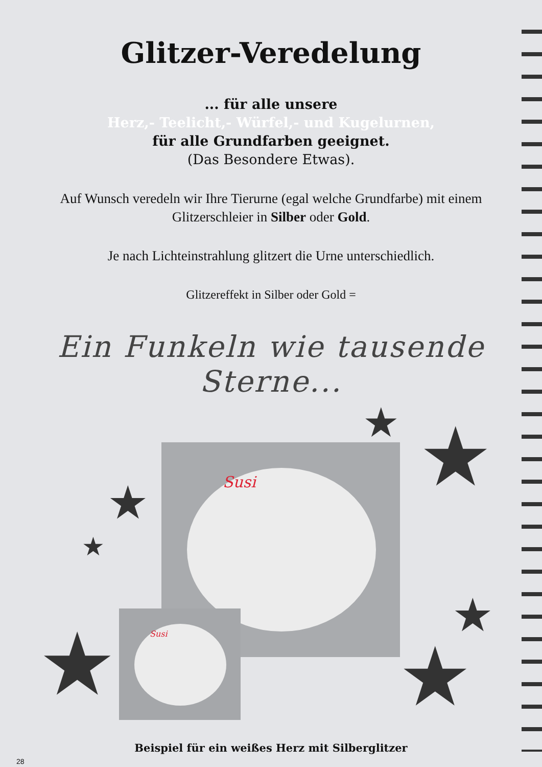Glitzer-Veredelung
... für alle unsere
Herz,- Teelicht,- Würfel,- und Kugelurnen,
für alle Grundfarben geeignet.
(Das Besondere Etwas).
Auf Wunsch veredeln wir Ihre Tierurne (egal welche Grundfarbe) mit einem Glitzerschleier in Silber oder Gold.
Je nach Lichteinstrahlung glitzert die Urne unterschiedlich.
Glitzereffekt in Silber oder Gold =
Ein Funkeln wie tausende Sterne...
Susi
Susi
★ ★ ★
★
★ ★
★
Beispiel für ein weißes Herz mit Silberglitzer
28